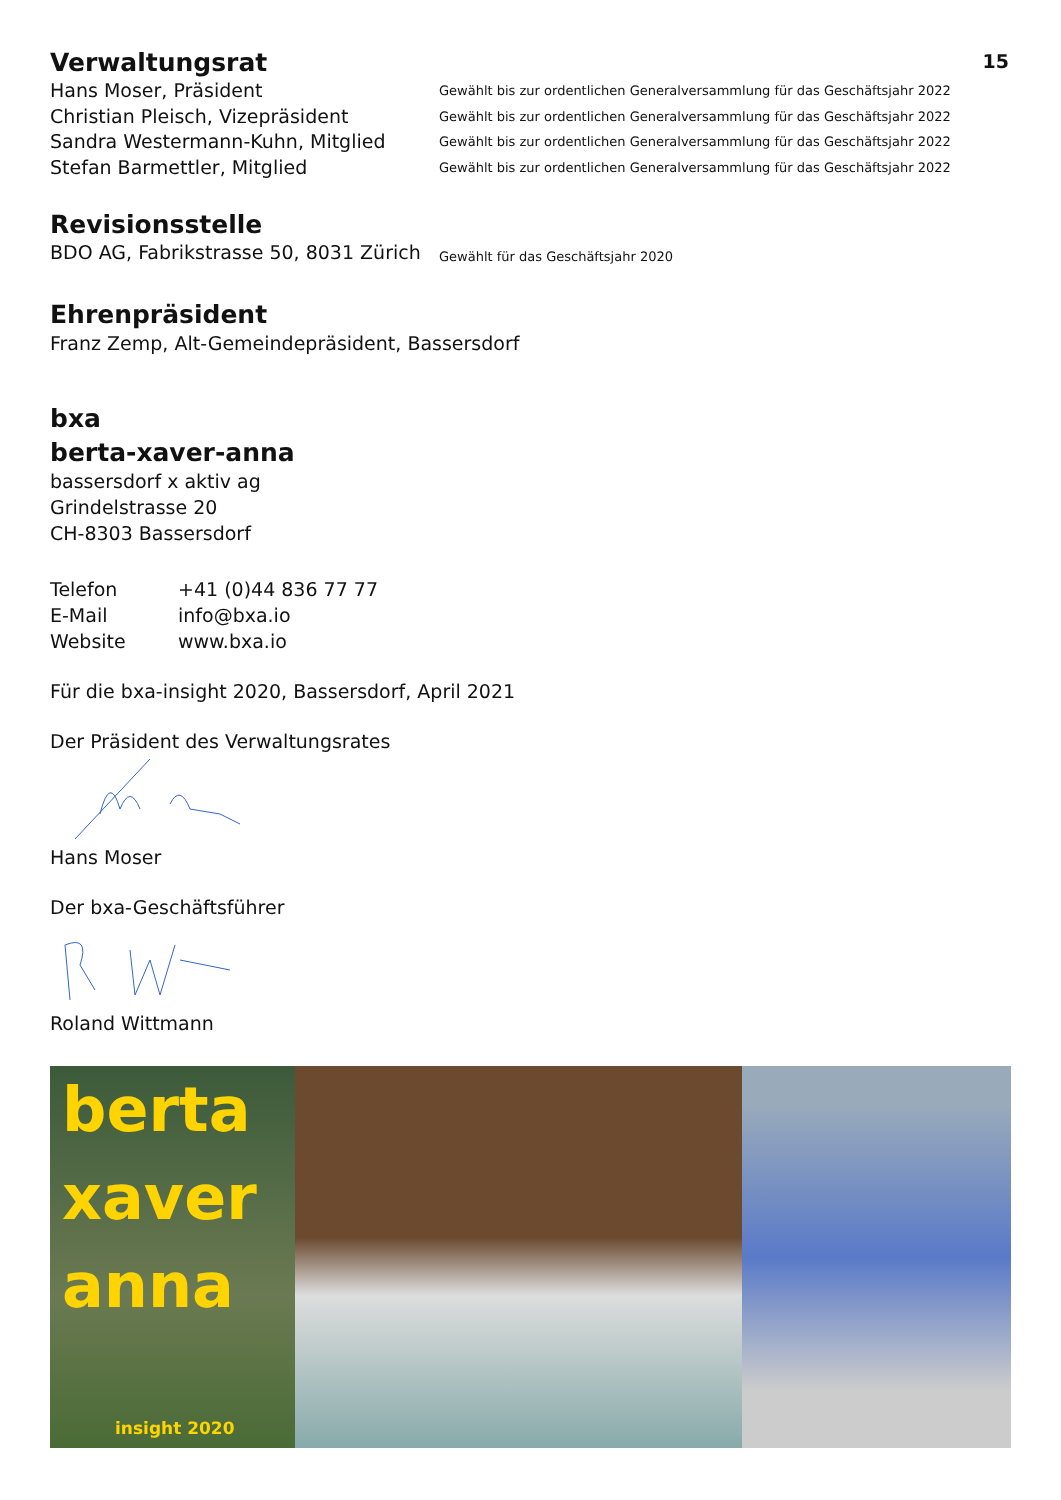15
Verwaltungsrat
Hans Moser, Präsident Gewählt bis zur ordentlichen Generalversammlung für das Geschäftsjahr 2022
Christian Pleisch, Vizepräsident Gewählt bis zur ordentlichen Generalversammlung für das Geschäftsjahr 2022
Sandra Westermann-Kuhn, Mitglied Gewählt bis zur ordentlichen Generalversammlung für das Geschäftsjahr 2022
Stefan Barmettler, Mitglied Gewählt bis zur ordentlichen Generalversammlung für das Geschäftsjahr 2022
Revisionsstelle
BDO AG, Fabrikstrasse 50, 8031 Zürich Gewählt für das Geschäftsjahr 2020
Ehrenpräsident
Franz Zemp, Alt-Gemeindepräsident, Bassersdorf
bxa
berta-xaver-anna
bassersdorf x aktiv ag
Grindelstrasse 20
CH-8303 Bassersdorf
Telefon +41 (0)44 836 77 77
E-Mail info@bxa.io
Website www.bxa.io
Für die bxa-insight 2020, Bassersdorf, April 2021
Der Präsident des Verwaltungsrates
Hans Moser
Der bxa-Geschäftsführer
Roland Wittmann
berta
xaver
anna
insight 2020